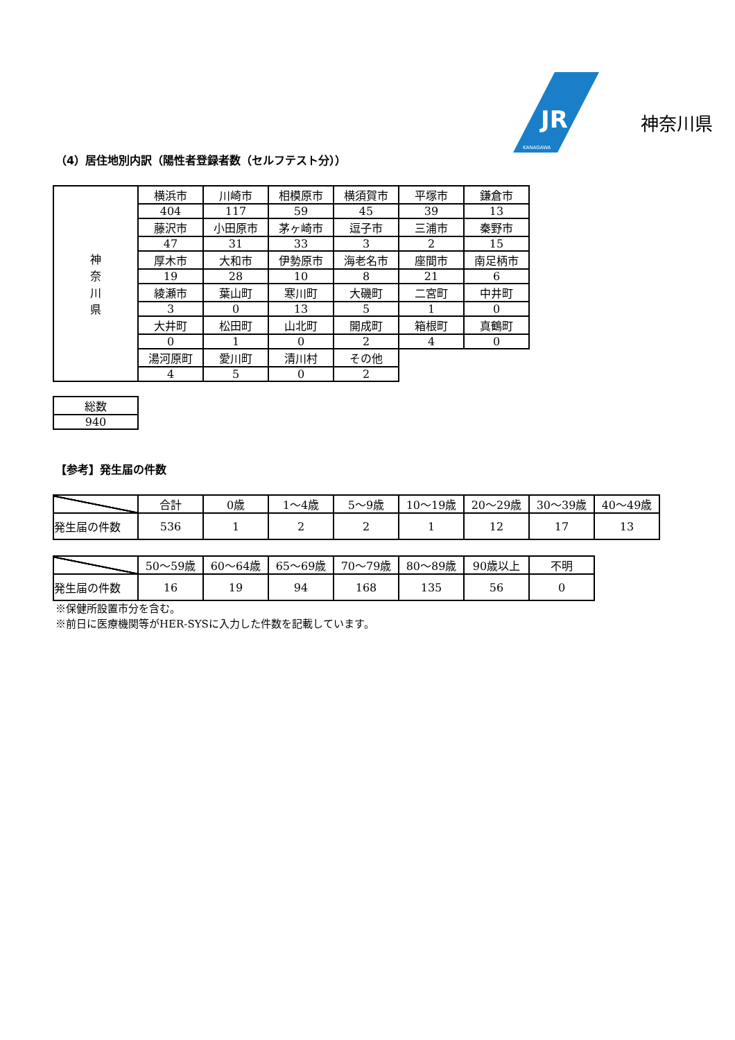KANAGAWA
JR
神奈川県
（4）居住地別内訳（陽性者登録者数（セルフテスト分））
| 神 奈 川 県 | 横浜市 | 川崎市 | 相模原市 | 横須賀市 | 平塚市 | 鎌倉市 |
| | 404 | 117 | 59 | 45 | 39 | 13 |
| | 藤沢市 | 小田原市 | 茅ヶ崎市 | 逗子市 | 三浦市 | 秦野市 |
| | 47 | 31 | 33 | 3 | 2 | 15 |
| | 厚木市 | 大和市 | 伊勢原市 | 海老名市 | 座間市 | 南足柄市 |
| | 19 | 28 | 10 | 8 | 21 | 6 |
| | 綾瀬市 | 葉山町 | 寒川町 | 大磯町 | 二宮町 | 中井町 |
| | 3 | 0 | 13 | 5 | 1 | 0 |
| | 大井町 | 松田町 | 山北町 | 開成町 | 箱根町 | 真鶴町 |
| | 0 | 1 | 0 | 2 | 4 | 0 |
| | 湯河原町 | 愛川町 | 清川村 | その他 | | |
| | 4 | 5 | 0 | 2 | | |
| 総数 |
| 940 |
【参考】発生届の件数
| | 合計 | 0歳 | 1～4歳 | 5～9歳 | 10～19歳 | 20～29歳 | 30～39歳 | 40～49歳 |
| 発生届の件数 | 536 | 1 | 2 | 2 | 1 | 12 | 17 | 13 |
| | 50～59歳 | 60～64歳 | 65～69歳 | 70～79歳 | 80～89歳 | 90歳以上 | 不明 |
| 発生届の件数 | 16 | 19 | 94 | 168 | 135 | 56 | 0 |
※保健所設置市分を含む。
※前日に医療機関等がHER-SYSに入力した件数を記載しています。